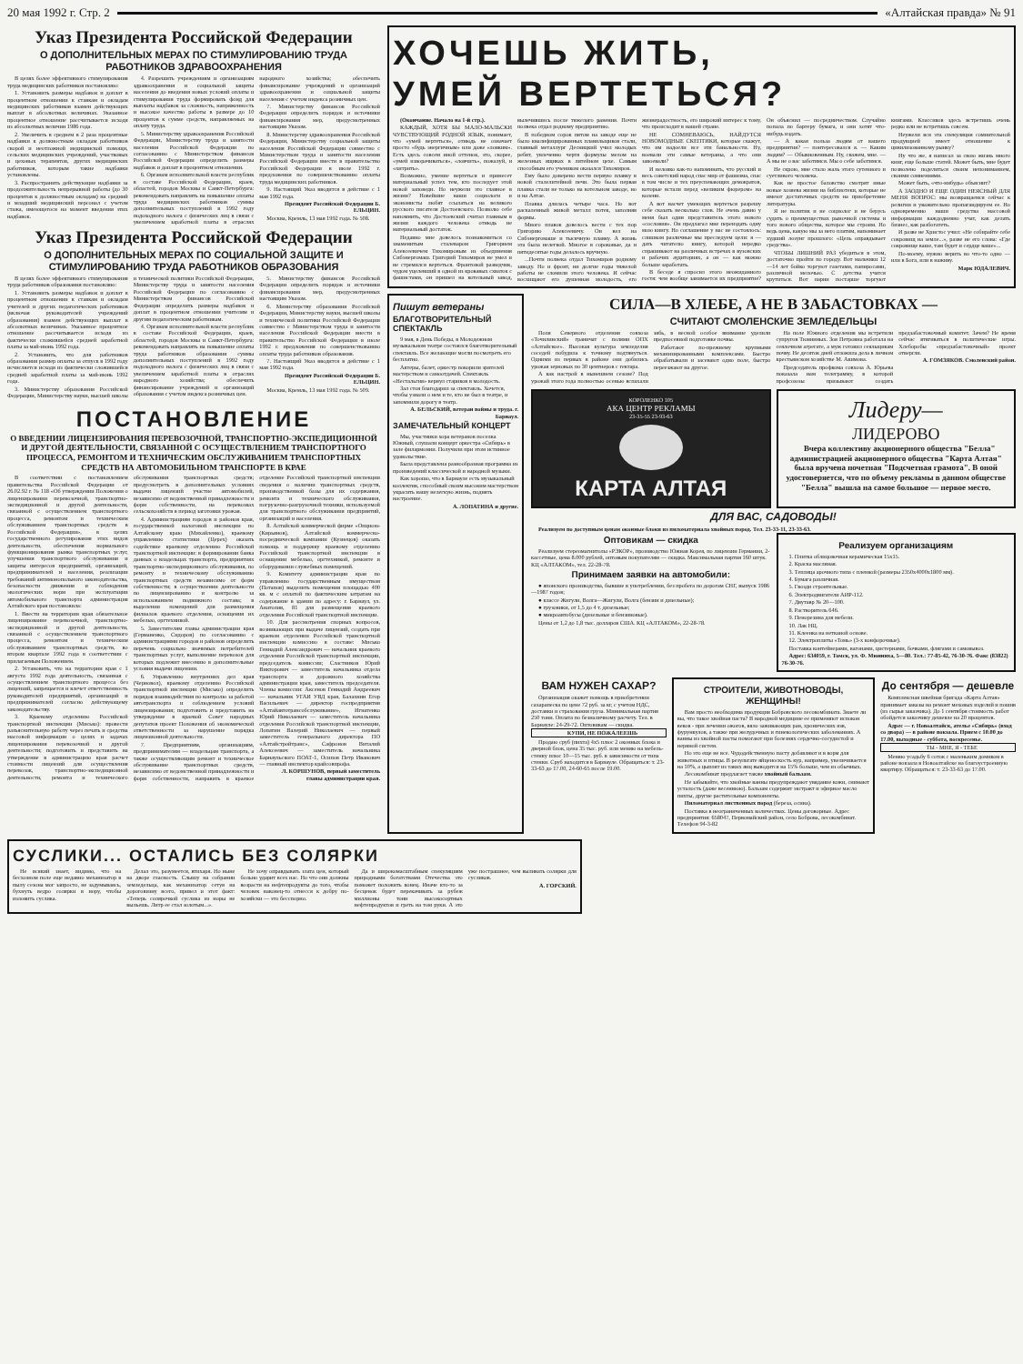20 мая 1992 г. Стр. 2 «Алтайская правда» № 91
Указ Президента Российской Федерации
О ДОПОЛНИТЕЛЬНЫХ МЕРАХ ПО СТИМУЛИРОВАНИЮ ТРУДА РАБОТНИКОВ ЗДРАВООХРАНЕНИЯ
В целях более эффективного стимулирования труда медицинских работников постановляю:
1. Установить размеры надбавок и доплат в процентном отношении к ставкам и окладам медицинских работников взамен действующих выплат в абсолютных величинах. Указанное процентное отношение рассчитывается исходя из абсолютных величин 1986 года.
2. Увеличить в среднем в 2 раза процентные надбавки к должностным окладам работников скорой и неотложной медицинской помощи, сельских медицинских учреждений, участковых и цеховых терапевтов, других медицинских работников, которым такие надбавки установлены.
3. Распространить действующие надбавки за продолжительность непрерывной работы (до 30 процентов к должностным окладам) на средний и младший медицинский персонал с учетом стажа, имеющегося на момент введения этих надбавок.
4. Разрешить учреждениям и организациям здравоохранения и социальной защиты населения до введения новых условий оплаты и стимулирования труда формировать фонд для выплаты надбавок за сложность, напряженность и высокое качество работы в размере до 10 процентов к сумме средств, направляемых на оплату труда.
5. Министерству здравоохранения Российской Федерации, Министерству труда и занятости населения Российской Федерации по согласованию с Министерством финансов Российской Федерации определить размеры надбавок и доплат в процентном отношении.
6. Органам исполнительной власти республик в составе Российской Федерации, краев, областей, городов Москвы и Санкт-Петербурга: рекомендовать направлять на повышение оплаты труда медицинских работников суммы дополнительных поступлений в 1992 году подоходного налога с физических лиц в связи с увеличением заработной платы в отраслях народного хозяйства; обеспечить финансирование учреждений и организаций здравоохранения и социальной защиты населения с учетом индекса розничных цен.
7. Министерству финансов Российской Федерации определить порядок и источники финансирования мер, предусмотренных настоящим Указом.
8. Министерству здравоохранения Российской Федерации, Министерству социальной защиты населения Российской Федерации совместно с Министерством труда и занятости населения Российской Федерации внести в правительство Российской Федерации в июле 1992 г. предложения по совершенствованию оплаты труда медицинских работников.
9. Настоящий Указ вводится в действие с 1 мая 1992 года.
Президент Российской Федерации Б. ЕЛЬЦИН.
Москва, Кремль, 13 мая 1992 года. № 508.
Указ Президента Российской Федерации
О ДОПОЛНИТЕЛЬНЫХ МЕРАХ ПО СОЦИАЛЬНОЙ ЗАЩИТЕ И СТИМУЛИРОВАНИЮ ТРУДА РАБОТНИКОВ ОБРАЗОВАНИЯ
В целях более эффективного стимулирования труда работников образования постановляю:
1. Установить размеры надбавок и доплат в процентном отношении к ставкам и окладам учителей и других педагогических работников (включая руководителей учреждений образования) взамен действующих выплат в абсолютных величинах. Указанное процентное отношение рассчитывается исходя из фактически сложившейся средней заработной платы за май-июнь 1992 года.
2. Установить, что для работников образования размер оплаты за отпуск в 1992 году исчисляется исходя из фактически сложившейся средней заработной платы за май-июнь 1992 года.
3. Министерству образования Российской Федерации, Министерству науки, высшей школы и технической политики Российской Федерации, Министерству труда и занятости населения Российской Федерации по согласованию с Министерством финансов Российской Федерации определить размеры надбавок и доплат в процентном отношении учителям и другим педагогическим работникам.
4. Органам исполнительной власти республик в составе Российской Федерации, краев, областей, городов Москвы и Санкт-Петербурга: рекомендовать направлять на повышение оплаты труда работников образования суммы дополнительных поступлений в 1992 году подоходного налога с физических лиц в связи с увеличением заработной платы в отраслях народного хозяйства; обеспечить финансирование учреждений и организаций образования с учетом индекса розничных цен.
5. Министерству финансов Российской Федерации определить порядок и источники финансирования мер, предусмотренных настоящим Указом.
6. Министерству образования Российской Федерации, Министерству науки, высшей школы и технической политики Российской Федерации совместно с Министерством труда и занятости населения Российской Федерации внести в правительство Российской Федерации в июле 1992 г. предложения по совершенствованию оплаты труда работников образования.
7. Настоящий Указ вводится в действие с 1 мая 1992 года.
Президент Российской Федерации Б. ЕЛЬЦИН.
Москва, Кремль, 13 мая 1992 года. № 509.
ПОСТАНОВЛЕНИЕ
О ВВЕДЕНИИ ЛИЦЕНЗИРОВАНИЯ ПЕРЕВОЗОЧНОЙ, ТРАНСПОРТНО-ЭКСПЕДИЦИОННОЙ И ДРУГОЙ ДЕЯТЕЛЬНОСТИ, СВЯЗАННОЙ С ОСУЩЕСТВЛЕНИЕМ ТРАНСПОРТНОГО ПРОЦЕССА, РЕМОНТОМ И ТЕХНИЧЕСКИМ ОБСЛУЖИВАНИЕМ ТРАНСПОРТНЫХ СРЕДСТВ НА АВТОМОБИЛЬНОМ ТРАНСПОРТЕ В КРАЕ
В соответствии с постановлением правительства Российской Федерации от 26.02.92 г. № 118 «Об утверждении Положения о лицензировании перевозочной, транспортно-экспедиционной и другой деятельности, связанной с осуществлением транспортного процесса, ремонтом и техническим обслуживанием транспортных средств в Российской Федерации», в целях государственного регулирования этих видов деятельности, обеспечения нормального функционирования рынка транспортных услуг, улучшения транспортного обслуживания и защиты интересов предприятий, организаций, предпринимателей и населения, реализации требований антимонопольного законодательства, безопасности движения и соблюдения экологических норм при эксплуатации автомобильного транспорта администрация Алтайского края постановила:
1. Ввести на территории края обязательное лицензирование перевозочной, транспортно-экспедиционной и другой деятельности, связанной с осуществлением транспортного процесса, ремонтом и техническим обслуживанием транспортных средств, во втором квартале 1992 года в соответствии с прилагаемым Положением.
2. Установить, что на территории края с 1 августа 1992 года деятельность, связанная с осуществлением транспортного процесса без лицензий, запрещается и влечет ответственность руководителей предприятий, организаций и предпринимателей согласно действующему законодательству.
3. Краевому отделению Российской транспортной инспекции (Мисько): провести разъяснительную работу через печать и средства массовой информации о целях и задачах лицензирования перевозочной и другой деятельности; подготовить и представить на утверждение в администрацию края расчет стоимости лицензий для осуществления перевозок, транспортно-экспедиционной деятельности, ремонта и технического обслуживания транспортных средств; предусмотреть в дополнительных условиях выдачи лицензий участие автомобилей, независимо от ведомственной принадлежности и форм собственности, на перевозках сельскохозяйств в период заготовки урожая.
4. Администрациям городов и районов края, государственной налоговой инспекции по Алтайскому краю (Михайленко), краевому управлению статистики (Церех) оказать содействие краевому отделению Российской транспортной инспекции: в формировании банка данных о владельцах транспорта, предприятиях транспортно-экспедиционного обслуживания, по ремонту и техническому обслуживанию транспортных средств независимо от форм собственности; в осуществлении деятельности по лицензированию и контролю за использованием подвижного состава; в выделении помещений для размещения филиалов краевого отделения, оснащения их мебелью, оргтехникой.
5. Заместителям главы администрации края (Германенко, Сидоров) по согласованию с администрациями городов и районов определить перечень социально значимых потребителей транспортных услуг, выполнение перевозок для которых подлежит внесению в дополнительные условия выдачи лицензии.
6. Управлению внутренних дел края (Черновол), краевому отделению Российской транспортной инспекции (Мисько) определить порядок взаимодействия по контролю за работой автотранспорта и соблюдением условий лицензирования; подготовить и представить на утверждение в краевой Совет народных депутатов проект Положения об экономической ответственности за нарушение порядка лицензионной деятельности.
7. Предприятиям, организациям, предпринимателям — владельцам транспорта, а также осуществляющим ремонт и техническое обслуживание транспортных средств, независимо от ведомственной принадлежности и форм собственности, направить в краевое отделение Российской транспортной инспекции сведения о наличии транспортных средств, производственной базы для их содержания, ремонта и технического обслуживания, погрузочно-разгрузочной техники, используемой для транспортного обслуживания предприятий, организаций и населения.
8. Алтайской коммерческой фирме «Опцион» (Кирьянов), Алтайской коммерческо-посреднической компании (Кузнецов) оказать помощь и поддержку краевому отделению Российской транспортной инспекции в оснащении мебелью, оргтехникой, ремонте и оборудовании служебных помещений.
9. Комитету администрации края по управлению государственным имуществом (Потапов) выделить помещения площадью 400 кв. м с оплатой по фактическим затратам на содержание в здании по адресу: г. Барнаул, ул. Анатолия, 81 для размещения краевого отделения Российской транспортной инспекции.
10. Для рассмотрения спорных вопросов, возникающих при выдаче лицензий, создать при краевом отделении Российской транспортной инспекции комиссию в составе: Мисько Геннадий Александрович — начальник краевого отделения Российской транспортной инспекции, председатель комиссии; Сластников Юрий Викторович — заместитель начальника отдела транспорта и дорожного хозяйства администрации края, заместитель председателя. Члены комиссии: Аксенов Геннадий Андреевич — начальник УГАИ УВД края, Балахнин Егор Васильевич — директор госпредприятия «Алтайавтотрансобслуживание», Игнатенко Юрий Николаевич — заместитель начальника отделения Российской транспортной инспекции, Лопатин Валерий Николаевич — первый заместитель генерального директора ПО «Алтайстройтранс», Сафронов Виталий Алексеевич — заместитель начальника Барнаульского ПОАТ-1, Осипов Петр Иванович — главный инспектор крайсовпрофа.
Л. КОРШУНОВ, первый заместитель главы администрации края.
ХОЧЕШЬ ЖИТЬ,
УМЕЙ ВЕРТЕТЬСЯ?
(Окончание. Начало на 1-й стр.).
КАЖДЫЙ, ХОТЯ БЫ МАЛО-МАЛЬСКИ ЧУВСТВУЮЩИЙ РОДНОЙ ЯЗЫК, понимает, что «умей вертеться», отнюдь не означает просто «будь энергичным» или даже «ловким». Есть здесь совсем иной оттенок, это, скорее, «умей изворачиваться», «ловчить», пожалуй, и «хитрить».
Возможно, умение вертеться и принесет материальный успех тем, кто последует этой новой заповеди. Но неужели это главное в жизни? Новейшие наши социологи и экономисты любят ссылаться на великого русского писателя Достоевского. Позволю себе напомнить, что Достоевский считал главным в жизни каждого человека отнюдь не материальный достаток.
Недавно мне довелось познакомиться со знаменитым сталеваром Григорием Алексеевичем Тихомировым из объединения Сибэнергомаш. Григорий Тихомиров не умел и не стремился вертеться. Фронтовой разведчик, чудом уцелевший в одной из кровавых схваток с фашистами, он пришел на котельный завод, вылечившись после тяжелого ранения. Почти полвека отдал родному предприятию.
В победном сорок пятом на заводе еще не было квалифицированных плавильщиков стали, главный металлург Десницкий учил молодых ребят, увлеченно чертя формулы мелом на железных ящиках в литейном цехе. Самым способным его учеником оказался Тихомиров.
Ему было доверено вести первую плавку в новой сталелитейной печи. Это была первая плавка стали не только на котельном заводе, но и на Алтае.
Плавка длилась четыре часа. Но вот раскаленный живой металл потек, заполняя формы.
Много плавок довелось вести с тех пор Григорию Алексеевичу. Он вел на Сибэнергомаше и тысячную плавку. А жизнь эта была нелегкой. Многое в сороковые, да и пятидесятые годы делалось вручную.
...Почти полвека отдал Тихомиров родному заводу. Но и фронт, ни долгие годы тяжелой работы не сломили этого человека. И сейчас восхищают его душевная молодость, его жизнерадостность, его широкий интерес к тому, что происходит в нашей стране.
НЕ СОМНЕВАЮСЬ, НАЙДУТСЯ НОВОМОДНЫЕ СКЕПТИКИ, которые скажут, что им надоели все эти банальности. Ну, воевали эти самые ветераны, а что они завоевали?
И неловко как-то напоминать, что русский и весь советский народ спас мир от фашизма, спас в том числе и тех преуспевающих демократов, которые встали перед «великим фюрером» на колени.
А вот насчет умеющих вертеться разрешу себе сказать несколько слов. Не очень давно у меня был один представитель этого нового «сословия». Он предлагал мне переиздать одну мою книгу. Но соглашение у нас не состоялось: слишком различные мы преследуем цели: я — дать читателю книгу, которой нередко спрашивают на различных встречах в вузовских и рабочих аудиториях, а он — как можно больше заработать.
В беседе я спросил этого неожиданного гостя: чем вообще занимается их предприятие? Он объяснил — посредничеством. Случайно попала по бартеру бумага, и они хотят что-нибудь издать.
— А какая польза людям от вашего предприятия? — понтересовался я. — Каким людям? — Обыкновенным. Ну, скажем, мне. — А мы не о вас заботимся. Мы о себе заботимся.
Не скрою, мне стало жаль этого сутенного и суетливого человека.
Как не простое баловство смотрят иные новые хозяева жизни на библиотеки, которые не имеют достаточных средств на приобретение литературы.
Я не политик и не социолог и не берусь судить о преимуществах рыночной системы и того нового общества, которое мы строим. Но ведь цена, какую мы за него платим, напоминает худший лозунг прошлого: «Цель оправдывает средства».
ЧТОБЫ ЛИШНИЙ РАЗ убедиться в этом, достаточно пройти по городу. Вот мальчики 12—14 лет бойко торгуют газетами, папиросами, различной мелочью. С детства учатся крутиться. Вот парни постарше торгуют книгами. Классиков здесь встретишь очень редко или не встретишь совсем.
Неужели вся эта спекуляция сомнительной продукцией имеет отношение к цивилизованному рынку?
Ну что же, я написал за свою жизнь много книг, еще больше статей. Может быть, мне будет позволено поделиться своим непониманием, своими сомнениями.
Может быть, «что-нибудь» объяснит?
А ЗАОДНО И ЕЩЕ ОДИН НЕЯСНЫЙ ДЛЯ МЕНЯ ВОПРОС: мы возвращаемся сейчас к религии и уважительно пропагандируем ее. Но одновременно наши средства массовой информации каждодневно учат, как делать бизнес, как разбогатеть.
И разве не Христос учил: «Не собирайте себе сокровищ на земле...», разве не его слова: «Где сокровище ваше, там будет и сердце ваше»...
По-моему, нужно верить во что-то одно — или в Бога, или в наживу.
Марк ЮДАЛЕВИЧ.
Пишут ветераны
БЛАГОТВОРИТЕЛЬНЫЙ СПЕКТАКЛЬ
9 мая, в День Победы, в Молодежном музыкальном театре состоялся благотворительный спектакль. Все желающие могли посмотреть его бесплатно.
Актеры, балет, оркестр покорили зрителей мастерством и самоотдачей. Спектакль «Нестальгия» вернул стариков в молодость.
Зал стоя благодарил за спектакль. Хочется, чтобы узнали о нем и те, кто не был в театре, и запомнили дорогу в театр.
А. БЕЛЬСКИЙ, ветеран войны и труда. г. Барнаул.
ЗАМЕЧАТЕЛЬНЫЙ КОНЦЕРТ
Мы, участники хора ветеранов поселка Южный, слушали концерт оркестра «Сибирь» в зале филармонии. Получили при этом истинное удовольствие.
Была представлена разнообразная программа из произведений классической и народной музыки.
Как хорошо, что в Барнауле есть музыкальный коллектив, способный своим высоким мастерством украсить нашу нелегкую жизнь, поднять настроение.
А. ЛОПАТИНА и другие.
СИЛА—В ХЛЕБЕ, А НЕ В ЗАБАСТОВКАХ —
СЧИТАЮТ СМОЛЕНСКИЕ ЗЕМЛЕДЕЛЬЦЫ
Поля Северного отделения совхоза «Точилинский» граничат с полями ОПХ «Алтайское». Высокая культура земледелия соседей побудила к точному подтянуться. Одними из первых в районе они добились урожая зерновых по 30 центнеров с гектара.
А как настрой в нынешнем сезоне? Под урожай этого года полностью осенью вспахали зябь, в весной особое внимание уделили предпосевной подготовке почвы.
Работают по-прежнему крупными механизированными комплексами. Быстро обрабатывали и засевают одно поле, быстро переезжают на другое.
На поле Южного отделения мы встретили супругов Тюнниных. Зоя Петровна работала на сеялочном агрегате, а муж готовил сеяльщикам почву. Не десяток дней отложила дела в личном крестьянском хозяйстве М. Акимова.
Председатель профкома совхоза А. Юрьева показала нам телеграмму, в которой профсоюзы призывают создать предзабастовочный комитет. Зачем? Не время сейчас втягиваться в политические игры. Хлеборобы «предзабастовочный» проект отвергли.
А. ГОМЗЯКОВ. Смоленский район.
КОРОЛЕНКО 105
АКА ЦЕНТР РЕКЛАМЫ
23-35-55 23-93-63
КАРТА АЛТАЯ
Лидеру—
ЛИДЕРОВО
Вчера коллективу акционерного общества "Белла" администрацией акционерного общества "Карта Алтая" была вручена почетная "Подсчетная грамота". В оной удостоверяется, что по объему рекламы в данном обществе "Белла" вышла на самое большое — первое место.
ДЛЯ ВАС, САДОВОДЫ!
Реализуем по доступным ценам оконные блоки из пиломатериала хвойных пород. Тел. 23-33-11, 23-33-63.
Оптовикам — скидка
Реализуем стереомагнитолы «РЭКОР», производство Южная Корея, по лицензии Германии, 2-кассетные, цена 8.000 рублей, оптовым покупателям — скидка. Максимальная партия 160 штук. КЦ «АЛТАКОМ», тел. 22-28-78.
Принимаем заявки на автомобили:
● японского производства, бывшие в употреблении, без пробега по дорогам СНГ, выпуск 1986—1987 годов;
● классе Жигули, Волга—Жигули, Волга (бензин и дизельные);
● грузовики, от 1,5 до 4 т. дизельные;
● микроавтобусы (дизельные и бензиновые).
Цены от 1,2 до 1,8 тыс. долларов США. КЦ «АЛТАКОМ», 22-28-78.
Реализуем организациям
1. Плитка облицовочная керамическая 15х15.
2. Краска масляная.
3. Теплица арочного типа с пленкой (размеры 2350х4000х1800 мм).
4. Бумага различная.
5. Гвозди строительные.
6. Электродвигатели АИР-112.
7. Двутавр № 20—100.
8. Растворитель 646.
9. Пенорезина для мебели.
10. Лак НЦ.
11. Клеенка на нетканой основе.
12. Электроплиты «Томь» (3-х конфорочные).
Поставка контейнерами, вагонами, цистернами, бочками, флягами и самовывоз.
Адрес: 634059, г. Томск, ул. Ф. Мюнниха, 5—80. Тел.: 77-85-42, 76-30-76. Факс (83822) 76-30-76.
ВАМ НУЖЕН САХАР?
Организация окажет помощь в приобретении сахарапеска по цене 72 руб. за кг, с учетом НДС, доставки и страхования груза. Минимальная партия 250 тонн. Оплата по безналичному расчету. Тел. в Барнауле: 24-29-72. Оптовикам — скидка.
КУПИ, НЕ ПОЖАЛЕЕШЬ
Продаю сруб (пихта) 4х5 плюс 2 оконных блока и дверной блок, цена 35 тыс. руб. или меняю на мебель-стенку плюс 10—15 тыс. руб. в зависимости от типа стенки. Сруб находится в Барнауле. Обращаться: т. 23-33-63 до 17.00, 24-60-65 после 19.00.
СТРОИТЕЛИ, ЖИВОТНОВОДЫ, ЖЕНЩИНЫ!
Вам просто необходима продукция Бобровского лесокомбината. Знаете ли вы, что такое хвойная паста? В народной медицине ее применяют испокон веков - при лечении ожогов, вяло заживающих ран, хронических язв, фурункулов, а также при желудочных и гинекологических заболеваниях. А ванны из хвойной пасты помогают при болезнях сердечно-сосудистой и нервной систем.
Но это еще не все. Чудодейственную пасту добавляют и в корм для животных и птицы. В результате яйценоскость кур, например, увеличивается на 10%, а цыплят из таких яиц выводится на 15% больше, чем из обычных.
Лесокомбинат предлагает также хвойный бальзам.
Не забывайте, что хвойные ванны предупреждают увядание кожи, снимают усталость (даже весеннюю). Бальзам содержит экстракт и эфирное масло пихты, другие растительные компоненты.
Пиломатериал лиственных пород (береза, осина).
Поставка в неограниченных количествах. Цены договорные. Адрес предприятия: 658047, Первомайский район, село Боброва, лесокомбинат. Телефон 94-3-82
До сентября — дешевле
Комплексная швейная бригада «Карта Алтая» принимает заказы на ремонт меховых изделий и пошив (из сырья заказчика). До 1 сентября стоимость работ обойдется заказчику дешевле на 20 процентов.
Адрес — г. Новоалтайск, ателье «Сибирь» (вход со двора) — в районе вокзала. Прием с 10.00 до 17.00, выходные - суббота, воскресенье.
ТЫ - МНЕ, Я - ТЕБЕ
Меняю усадьбу 6 соток с маленьким домиком в районе вокзала в Новоалтайске на благоустроенную квартиру. Обращаться: т. 23-33-63 до 17.00.
СУСЛИКИ... ОСТАЛИСЬ БЕЗ СОЛЯРКИ
Не всякий знает, видимо, что на бесхозном поле еще недавно механизатор в пылу сезона мог запросто, не задумываясь, бухнуть ведро солярки в нору, чтобы изловить суслика.
Делал это, разумеется, втихаря. Но ныне на дворе гласность. Слышу на собрании земледельца, как механизатор сетуя на дороговизну всего, привел и этот факт: «Теперь солярочкой суслика из норы не выльешь. Литр ее стал золотым...».
Не хочу оправдывать злата цен, который больно ударит всех нас. Но что они должны возрасти на нефтепродукты до того, чтобы человек наконец-то отнесся к добру по-хозяйски — это бесспорно.
Да и широкомасштабным спекуляциям природными богатствами Отечества это поможет положить конец. Иначе кто-то за бесценок будет перекачивать за рубеж миллионы тонн высокосортных нефтепродуктов и греть на том руки. А это уже пострашнее, чем выливать солярки для сусликов.
А. ГОРСКИЙ.